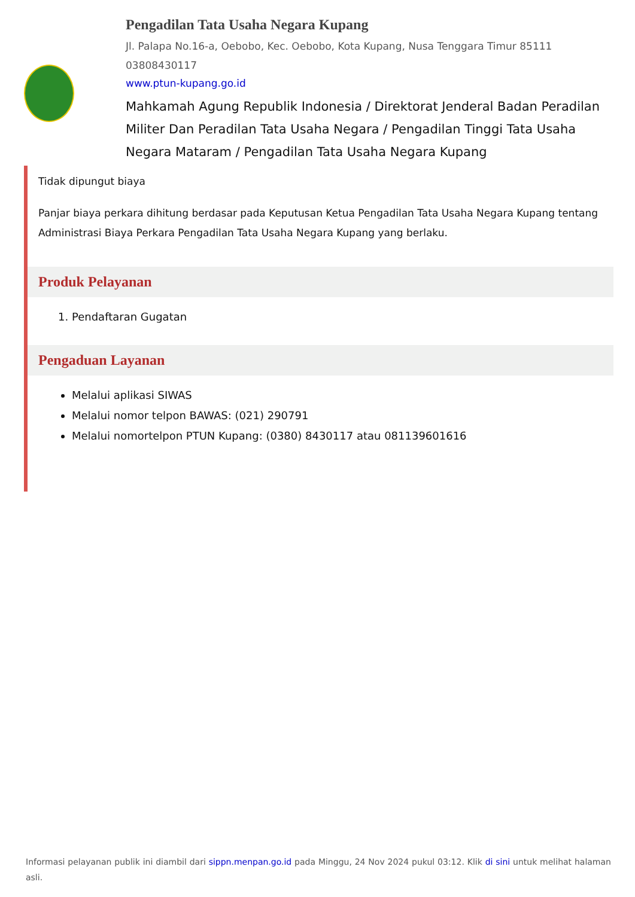Pengadilan Tata Usaha Negara Kupang
Jl. Palapa No.16-a, Oebobo, Kec. Oebobo, Kota Kupang, Nusa Tenggara Timur 85111
03808430117
www.ptun-kupang.go.id
Mahkamah Agung Republik Indonesia / Direktorat Jenderal Badan Peradilan Militer Dan Peradilan Tata Usaha Negara / Pengadilan Tinggi Tata Usaha Negara Mataram / Pengadilan Tata Usaha Negara Kupang
Tidak dipungut biaya
Panjar biaya perkara dihitung berdasar pada Keputusan Ketua Pengadilan Tata Usaha Negara Kupang tentang Administrasi Biaya Perkara Pengadilan Tata Usaha Negara Kupang yang berlaku.
Produk Pelayanan
1. Pendaftaran Gugatan
Pengaduan Layanan
Melalui aplikasi SIWAS
Melalui nomor telpon BAWAS: (021) 290791
Melalui nomortelpon PTUN Kupang: (0380) 8430117 atau 081139601616
Informasi pelayanan publik ini diambil dari sippn.menpan.go.id pada Minggu, 24 Nov 2024 pukul 03:12. Klik di sini untuk melihat halaman asli.